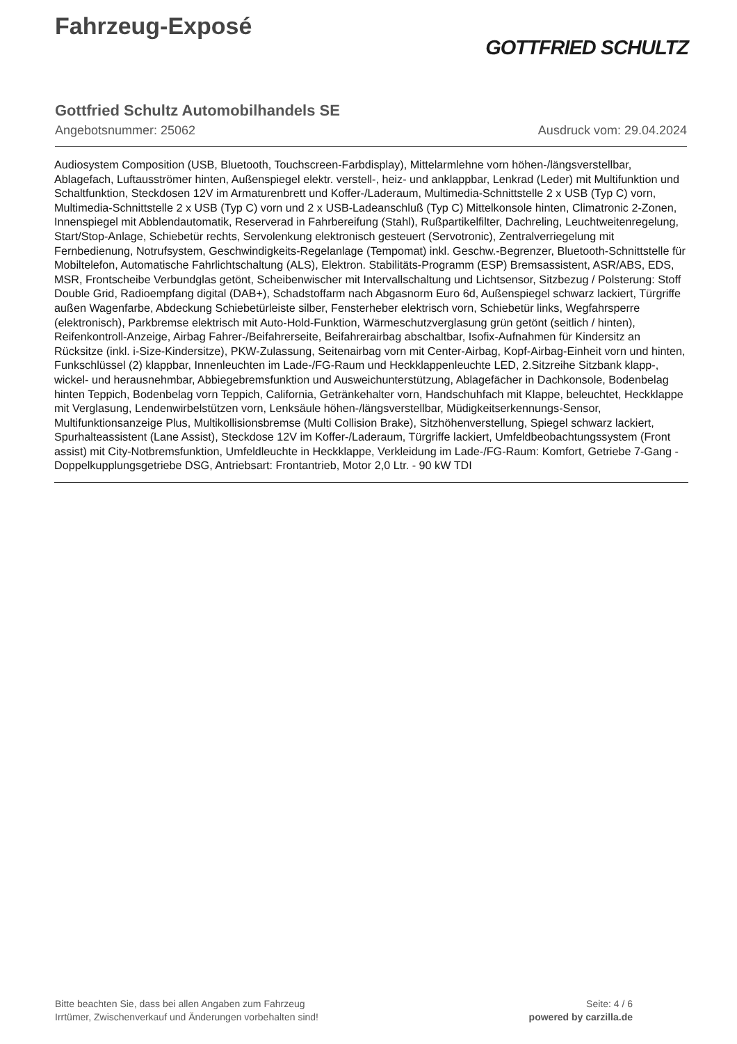Fahrzeug-Exposé
GOTTFRIED SCHULTZ
Gottfried Schultz Automobilhandels SE
Angebotsnummer: 25062 Ausdruck vom: 29.04.2024
Audiosystem Composition (USB, Bluetooth, Touchscreen-Farbdisplay), Mittelarmlehne vorn höhen-/längsverstellbar, Ablagefach, Luftausströmer hinten, Außenspiegel elektr. verstell-, heiz- und anklappbar, Lenkrad (Leder) mit Multifunktion und Schaltfunktion, Steckdosen 12V im Armaturenbrett und Koffer-/Laderaum, Multimedia-Schnittstelle 2 x USB (Typ C) vorn, Multimedia-Schnittstelle 2 x USB (Typ C) vorn und 2 x USB-Ladeanschluß (Typ C) Mittelkonsole hinten, Climatronic 2-Zonen, Innenspiegel mit Abblendautomatik, Reserverad in Fahrbereifung (Stahl), Rußpartikelfilter, Dachreling, Leuchtweitenregelung, Start/Stop-Anlage, Schiebetür rechts, Servolenkung elektronisch gesteuert (Servotronic), Zentralverriegelung mit Fernbedienung, Notrufsystem, Geschwindigkeits-Regelanlage (Tempomat) inkl. Geschw.-Begrenzer, Bluetooth-Schnittstelle für Mobiltelefon, Automatische Fahrlichtschaltung (ALS), Elektron. Stabilitäts-Programm (ESP) Bremsassistent, ASR/ABS, EDS, MSR, Frontscheibe Verbundglas getönt, Scheibenwischer mit Intervallschaltung und Lichtsensor, Sitzbezug / Polsterung: Stoff Double Grid, Radioempfang digital (DAB+), Schadstoffarm nach Abgasnorm Euro 6d, Außenspiegel schwarz lackiert, Türgriffe außen Wagenfarbe, Abdeckung Schiebetürleiste silber, Fensterheber elektrisch vorn, Schiebetür links, Wegfahrsperre (elektronisch), Parkbremse elektrisch mit Auto-Hold-Funktion, Wärmeschutzverglasung grün getönt (seitlich / hinten), Reifenkontroll-Anzeige, Airbag Fahrer-/Beifahrerseite, Beifahrerairbag abschaltbar, Isofix-Aufnahmen für Kindersitz an Rücksitze (inkl. i-Size-Kindersitze), PKW-Zulassung, Seitenairbag vorn mit Center-Airbag, Kopf-Airbag-Einheit vorn und hinten, Funkschlüssel (2) klappbar, Innenleuchten im Lade-/FG-Raum und Heckklappenleuchte LED, 2.Sitzreihe Sitzbank klapp-, wickel- und herausnehmbar, Abbiegebremsfunktion und Ausweichunterstützung, Ablagefächer in Dachkonsole, Bodenbelag hinten Teppich, Bodenbelag vorn Teppich, California, Getränkehalter vorn, Handschuhfach mit Klappe, beleuchtet, Heckklappe mit Verglasung, Lendenwirbelstützen vorn, Lenksäule höhen-/längsverstellbar, Müdigkeitserkennungs-Sensor, Multifunktionsanzeige Plus, Multikollisionsbremse (Multi Collision Brake), Sitzhöhenverstellung, Spiegel schwarz lackiert, Spurhalteassistent (Lane Assist), Steckdose 12V im Koffer-/Laderaum, Türgriffe lackiert, Umfeldbeobachtungssystem (Front assist) mit City-Notbremsfunktion, Umfeldleuchte in Heckklappe, Verkleidung im Lade-/FG-Raum: Komfort, Getriebe 7-Gang - Doppelkupplungsgetriebe DSG, Antriebsart: Frontantrieb, Motor 2,0 Ltr. - 90 kW TDI
Bitte beachten Sie, dass bei allen Angaben zum Fahrzeug
Irrtümer, Zwischenverkauf und Änderungen vorbehalten sind!
Seite: 4 / 6
powered by carzilla.de